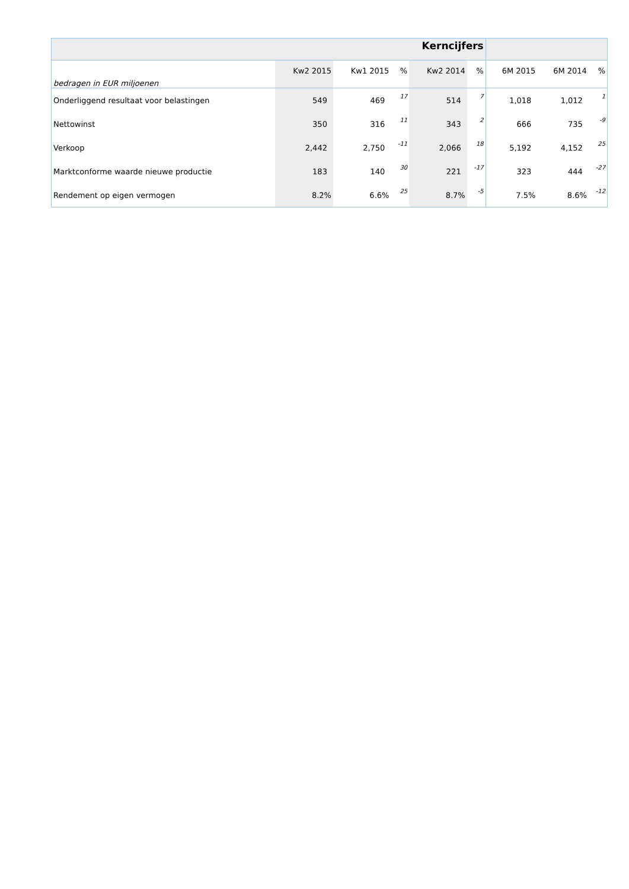| Kerncijfers | | | | | | | | |
| bedragen in EUR miljoenen | Kw2 2015 | Kw1 2015 | % | Kw2 2014 | % | 6M 2015 | 6M 2014 | % |
| Onderliggend resultaat voor belastingen | 549 | 469 | 17 | 514 | 7 | 1,018 | 1,012 | 1 |
| Nettowinst | 350 | 316 | 11 | 343 | 2 | 666 | 735 | -9 |
| Verkoop | 2,442 | 2,750 | -11 | 2,066 | 18 | 5,192 | 4,152 | 25 |
| Marktconforme waarde nieuwe productie | 183 | 140 | 30 | 221 | -17 | 323 | 444 | -27 |
| Rendement op eigen vermogen | 8.2% | 6.6% | 25 | 8.7% | -5 | 7.5% | 8.6% | -12 |